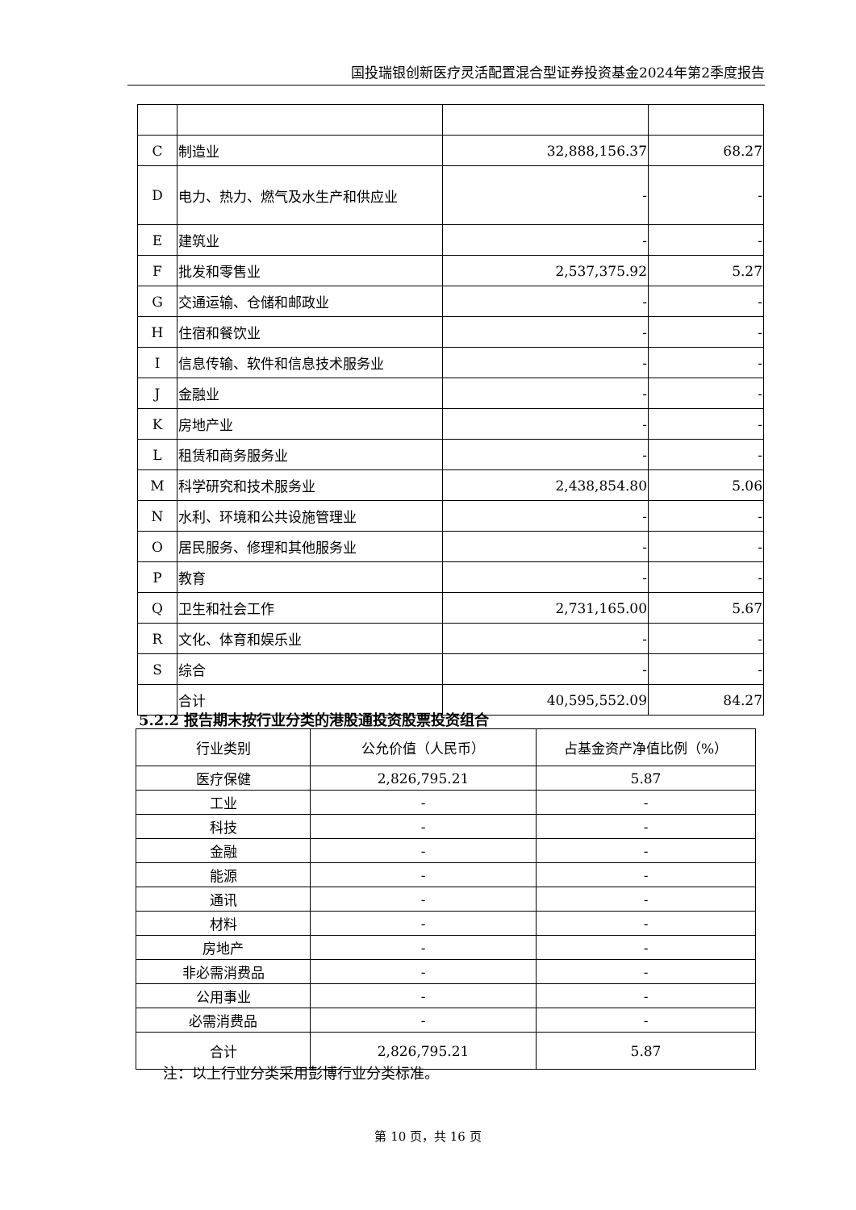国投瑞银创新医疗灵活配置混合型证券投资基金2024年第2季度报告
| C | 制造业 | 32,888,156.37 | 68.27 |
| D | 电力、热力、燃气及水生产和供应业 | - | - |
| E | 建筑业 | - | - |
| F | 批发和零售业 | 2,537,375.92 | 5.27 |
| G | 交通运输、仓储和邮政业 | - | - |
| H | 住宿和餐饮业 | - | - |
| I | 信息传输、软件和信息技术服务业 | - | - |
| J | 金融业 | - | - |
| K | 房地产业 | - | - |
| L | 租赁和商务服务业 | - | - |
| M | 科学研究和技术服务业 | 2,438,854.80 | 5.06 |
| N | 水利、环境和公共设施管理业 | - | - |
| O | 居民服务、修理和其他服务业 | - | - |
| P | 教育 | - | - |
| Q | 卫生和社会工作 | 2,731,165.00 | 5.67 |
| R | 文化、体育和娱乐业 | - | - |
| S | 综合 | - | - |
| | 合计 | 40,595,552.09 | 84.27 |
5.2.2 报告期末按行业分类的港股通投资股票投资组合
| 行业类别 | 公允价值（人民币） | 占基金资产净值比例（%） |
| --- | --- | --- |
| 医疗保健 | 2,826,795.21 | 5.87 |
| 工业 | - | - |
| 科技 | - | - |
| 金融 | - | - |
| 能源 | - | - |
| 通讯 | - | - |
| 材料 | - | - |
| 房地产 | - | - |
| 非必需消费品 | - | - |
| 公用事业 | - | - |
| 必需消费品 | - | - |
| 合计 | 2,826,795.21 | 5.87 |
注：以上行业分类采用彭博行业分类标准。
第 10 页，共 16 页